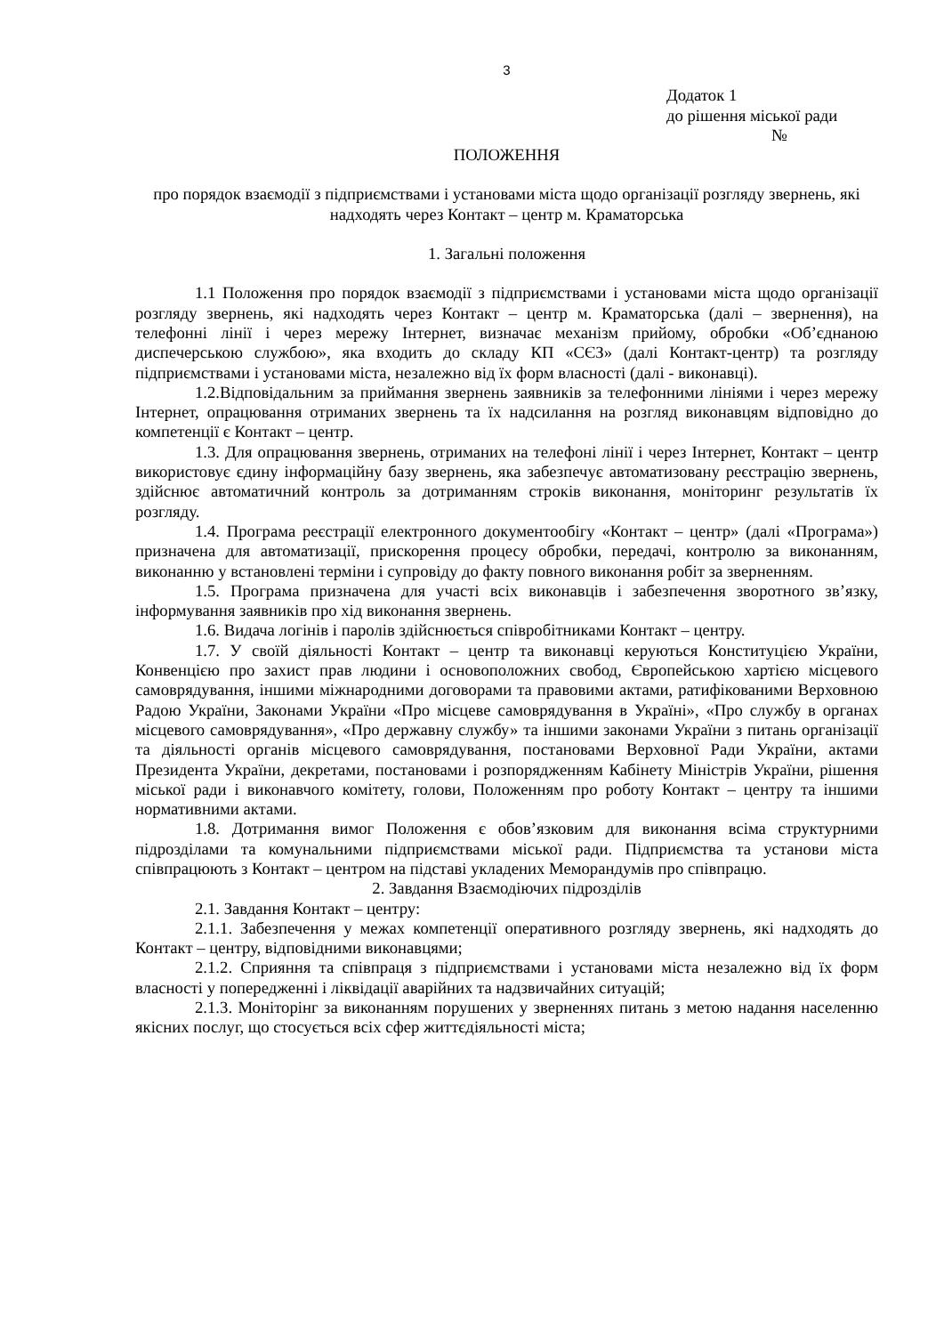3
Додаток 1
до рішення міської ради
№
ПОЛОЖЕННЯ
про порядок взаємодії з підприємствами і установами міста щодо організації розгляду звернень, які надходять через Контакт – центр м. Краматорська
1. Загальні положення
1.1 Положення про порядок взаємодії з підприємствами і установами міста щодо організації розгляду звернень, які надходять через Контакт – центр м. Краматорська (далі – звернення), на телефонні лінії і через мережу Інтернет, визначає механізм прийому, обробки «Об’єднаною диспечерською службою», яка входить до складу КП «СЄЗ» (далі Контакт-центр) та розгляду підприємствами і установами міста, незалежно від їх форм власності (далі - виконавці).
1.2.Відповідальним за приймання звернень заявників за телефонними лініями і через мережу Інтернет, опрацювання отриманих звернень та їх надсилання на розгляд виконавцям відповідно до компетенції є Контакт – центр.
1.3. Для опрацювання звернень, отриманих на телефоні лінії і через Інтернет, Контакт – центр використовує єдину інформаційну базу звернень, яка забезпечує автоматизовану реєстрацію звернень, здійснює автоматичний контроль за дотриманням строків виконання, моніторинг результатів їх розгляду.
1.4. Програма реєстрації електронного документообігу «Контакт – центр» (далі «Програма») призначена для автоматизації, прискорення процесу обробки, передачі, контролю за виконанням, виконанню у встановлені терміни і супровіду до факту повного виконання робіт за зверненням.
1.5. Програма призначена для участі всіх виконавців і забезпечення зворотного зв’язку, інформування заявників про хід виконання звернень.
1.6. Видача логінів і паролів здійснюється співробітниками Контакт – центру.
1.7. У своїй діяльності Контакт – центр та виконавці керуються Конституцією України, Конвенцією про захист прав людини і основоположних свобод, Європейською хартією місцевого самоврядування, іншими міжнародними договорами та правовими актами, ратифікованими Верховною Радою України, Законами України «Про місцеве самоврядування в Україні», «Про службу в органах місцевого самоврядування», «Про державну службу» та іншими законами України з питань організації та діяльності органів місцевого самоврядування, постановами Верховної Ради України, актами Президента України, декретами, постановами і розпорядженням Кабінету Міністрів України, рішення міської ради і виконавчого комітету, голови, Положенням про роботу Контакт – центру та іншими нормативними актами.
1.8. Дотримання вимог Положення є обов’язковим для виконання всіма структурними підрозділами та комунальними підприємствами міської ради. Підприємства та установи міста співпрацюють з Контакт – центром на підставі укладених Меморандумів про співпрацю.
2. Завдання Взаємодіючих підрозділів
2.1. Завдання Контакт – центру:
2.1.1. Забезпечення у межах компетенції оперативного розгляду звернень, які надходять до Контакт – центру, відповідними виконавцями;
2.1.2. Сприяння та співпраця з підприємствами і установами міста незалежно від їх форм власності у попередженні і ліквідації аварійних та надзвичайних ситуацій;
2.1.3. Моніторінг за виконанням порушених у зверненнях питань з метою надання населенню якісних послуг, що стосується всіх сфер життєдіяльності міста;